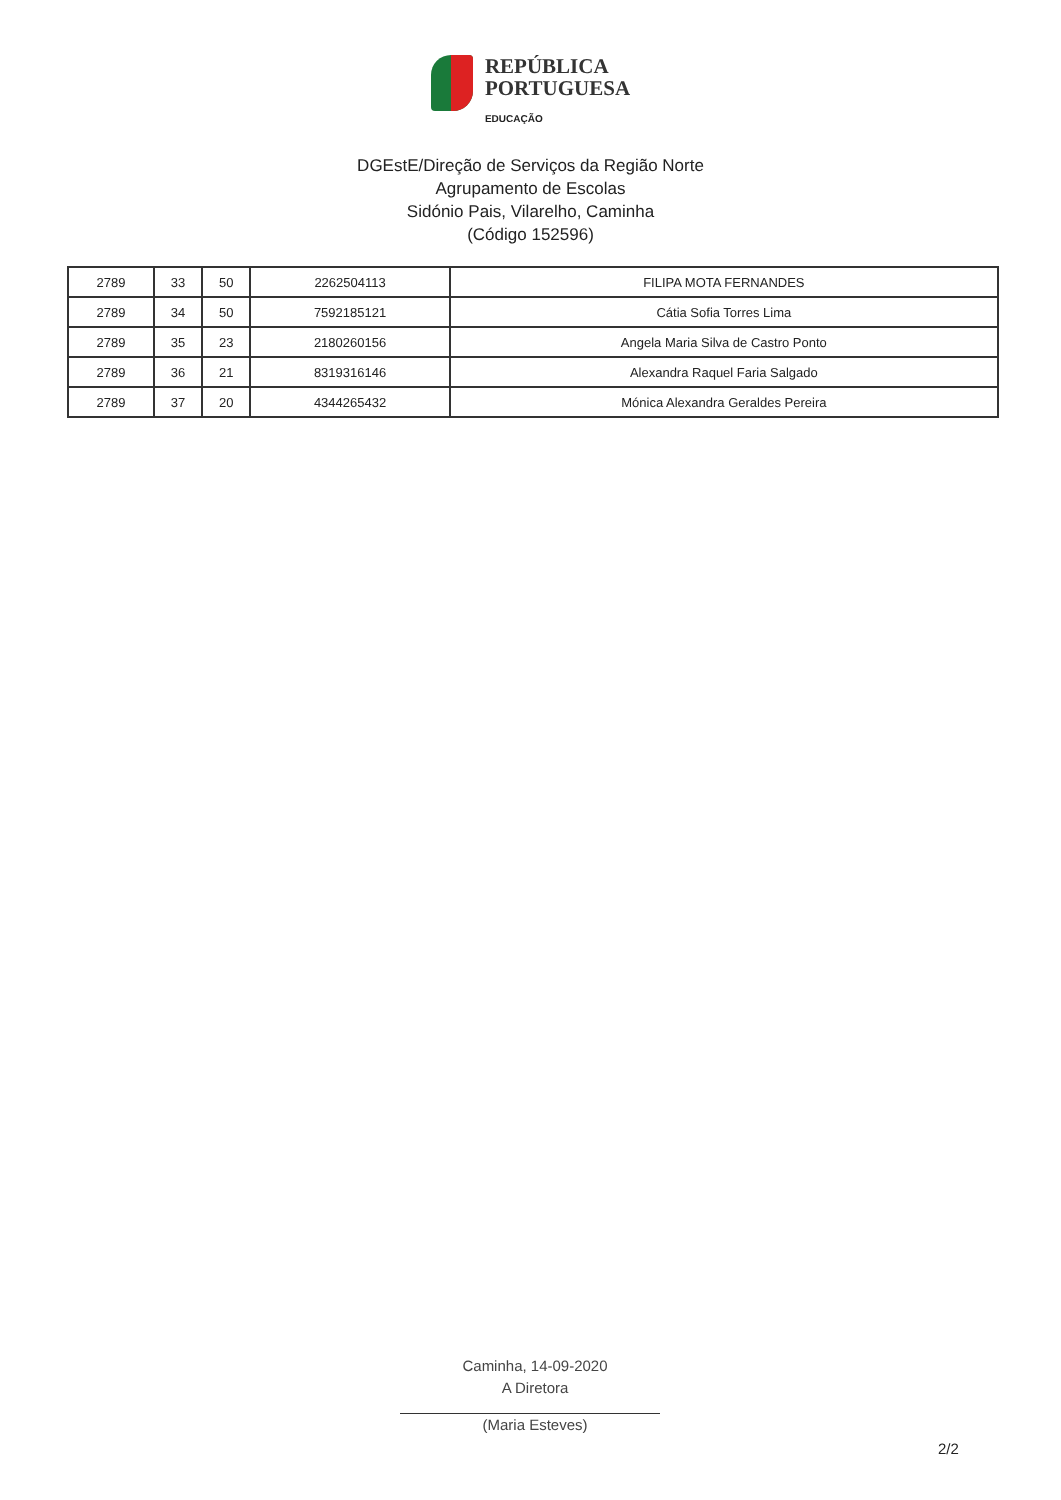REPÚBLICA
PORTUGUESA
EDUCAÇÃO
DGEstE/Direção de Serviços da Região Norte
Agrupamento de Escolas
Sidónio Pais, Vilarelho, Caminha
(Código 152596)
| 2789 | 33 | 50 | 2262504113 | FILIPA MOTA FERNANDES |
| 2789 | 34 | 50 | 7592185121 | Cátia Sofia Torres Lima |
| 2789 | 35 | 23 | 2180260156 | Angela Maria Silva de Castro Ponto |
| 2789 | 36 | 21 | 8319316146 | Alexandra Raquel Faria Salgado |
| 2789 | 37 | 20 | 4344265432 | Mónica Alexandra Geraldes Pereira |
Caminha, 14-09-2020
A Diretora
(Maria Esteves)
2/2